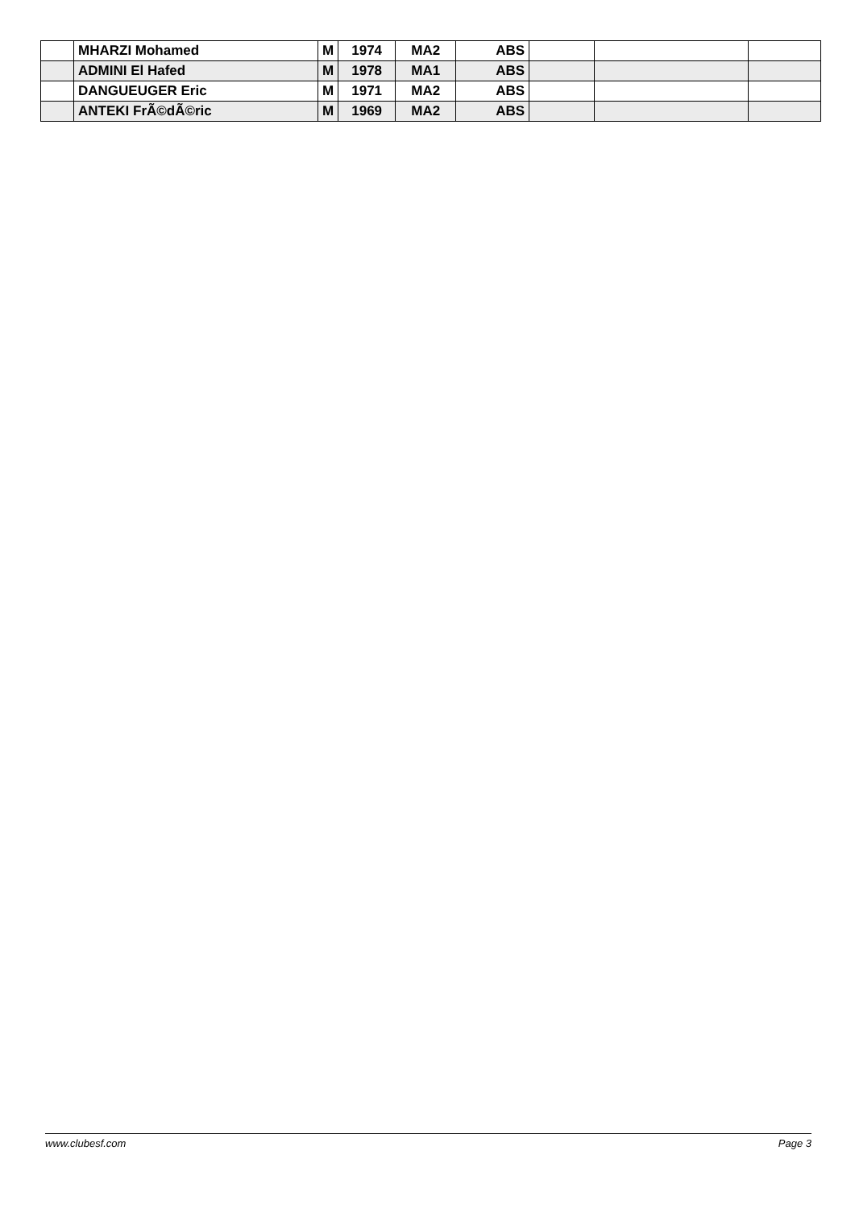| | MHARZI Mohamed | M | 1974 | MA2 | ABS | | | |
| | ADMINI El Hafed | M | 1978 | MA1 | ABS | | | |
| | DANGUEUGER Eric | M | 1971 | MA2 | ABS | | | |
| | ANTEKI FrÃ©dÃ©ric | M | 1969 | MA2 | ABS | | | |
www.clubesf.com Page 3